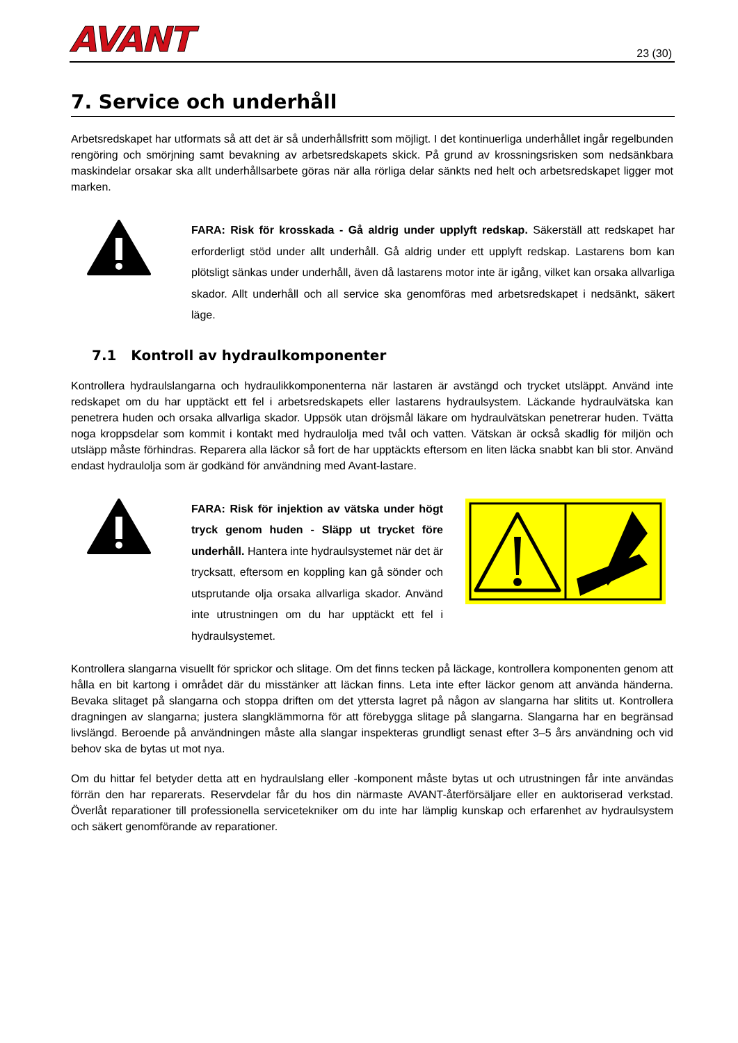AVANT 23 (30)
7. Service och underhåll
Arbetsredskapet har utformats så att det är så underhållsfritt som möjligt. I det kontinuerliga underhållet ingår regelbunden rengöring och smörjning samt bevakning av arbetsredskapets skick. På grund av krossningsrisken som nedsänkbara maskindelar orsakar ska allt underhållsarbete göras när alla rörliga delar sänkts ned helt och arbetsredskapet ligger mot marken.
FARA: Risk för krosskada - Gå aldrig under upplyft redskap. Säkerställ att redskapet har erforderligt stöd under allt underhåll. Gå aldrig under ett upplyft redskap. Lastarens bom kan plötsligt sänkas under underhåll, även då lastarens motor inte är igång, vilket kan orsaka allvarliga skador. Allt underhåll och all service ska genomföras med arbetsredskapet i nedsänkt, säkert läge.
7.1 Kontroll av hydraulkomponenter
Kontrollera hydraulslangarna och hydraulikkomponenterna när lastaren är avstängd och trycket utsläppt. Använd inte redskapet om du har upptäckt ett fel i arbetsredskapets eller lastarens hydraulsystem. Läckande hydraulvätska kan penetrera huden och orsaka allvarliga skador. Uppsök utan dröjsmål läkare om hydraulvätskan penetrerar huden. Tvätta noga kroppsdelar som kommit i kontakt med hydraulolja med tvål och vatten. Vätskan är också skadlig för miljön och utsläpp måste förhindras. Reparera alla läckor så fort de har upptäckts eftersom en liten läcka snabbt kan bli stor. Använd endast hydraulolja som är godkänd för användning med Avant-lastare.
FARA: Risk för injektion av vätska under högt tryck genom huden - Släpp ut trycket före underhåll. Hantera inte hydraulsystemet när det är trycksatt, eftersom en koppling kan gå sönder och utsprutande olja orsaka allvarliga skador. Använd inte utrustningen om du har upptäckt ett fel i hydraulsystemet.
Kontrollera slangarna visuellt för sprickor och slitage. Om det finns tecken på läckage, kontrollera komponenten genom att hålla en bit kartong i området där du misstänker att läckan finns. Leta inte efter läckor genom att använda händerna. Bevaka slitaget på slangarna och stoppa driften om det yttersta lagret på någon av slangarna har slitits ut. Kontrollera dragningen av slangarna; justera slangklämmorna för att förebygga slitage på slangarna. Slangarna har en begränsad livslängd. Beroende på användningen måste alla slangar inspekteras grundligt senast efter 3–5 års användning och vid behov ska de bytas ut mot nya.
Om du hittar fel betyder detta att en hydraulslang eller -komponent måste bytas ut och utrustningen får inte användas förrän den har reparerats. Reservdelar får du hos din närmaste AVANT-återförsäljare eller en auktoriserad verkstad. Överlåt reparationer till professionella servicetekniker om du inte har lämplig kunskap och erfarenhet av hydraulsystem och säkert genomförande av reparationer.